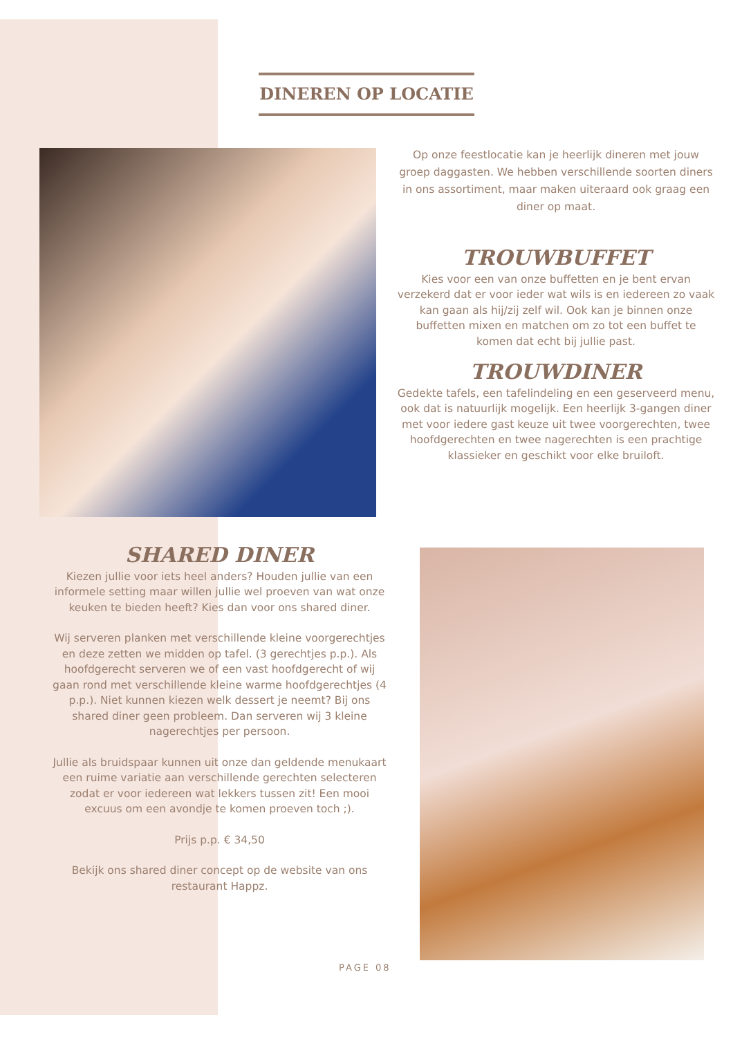DINEREN OP LOCATIE
Op onze feestlocatie kan je heerlijk dineren met jouw groep daggasten. We hebben verschillende soorten diners in ons assortiment, maar maken uiteraard ook graag een diner op maat.
TROUWBUFFET
Kies voor een van onze buffetten en je bent ervan verzekerd dat er voor ieder wat wils is en iedereen zo vaak kan gaan als hij/zij zelf wil. Ook kan je binnen onze buffetten mixen en matchen om zo tot een buffet te komen dat echt bij jullie past.
TROUWDINER
Gedekte tafels, een tafelindeling en een geserveerd menu, ook dat is natuurlijk mogelijk. Een heerlijk 3-gangen diner met voor iedere gast keuze uit twee voorgerechten, twee hoofdgerechten en twee nagerechten is een prachtige klassieker en geschikt voor elke bruiloft.
SHARED DINER
Kiezen jullie voor iets heel anders? Houden jullie van een informele setting maar willen jullie wel proeven van wat onze keuken te bieden heeft? Kies dan voor ons shared diner.
Wij serveren planken met verschillende kleine voorgerechtjes en deze zetten we midden op tafel. (3 gerechtjes p.p.). Als hoofdgerecht serveren we of een vast hoofdgerecht of wij gaan rond met verschillende kleine warme hoofdgerechtjes (4 p.p.). Niet kunnen kiezen welk dessert je neemt? Bij ons shared diner geen probleem. Dan serveren wij 3 kleine nagerechtjes per persoon.
Jullie als bruidspaar kunnen uit onze dan geldende menukaart een ruime variatie aan verschillende gerechten selecteren zodat er voor iedereen wat lekkers tussen zit! Een mooi excuus om een avondje te komen proeven toch ;).
Prijs p.p. € 34,50
Bekijk ons shared diner concept op de website van ons restaurant Happz.
PAGE 08